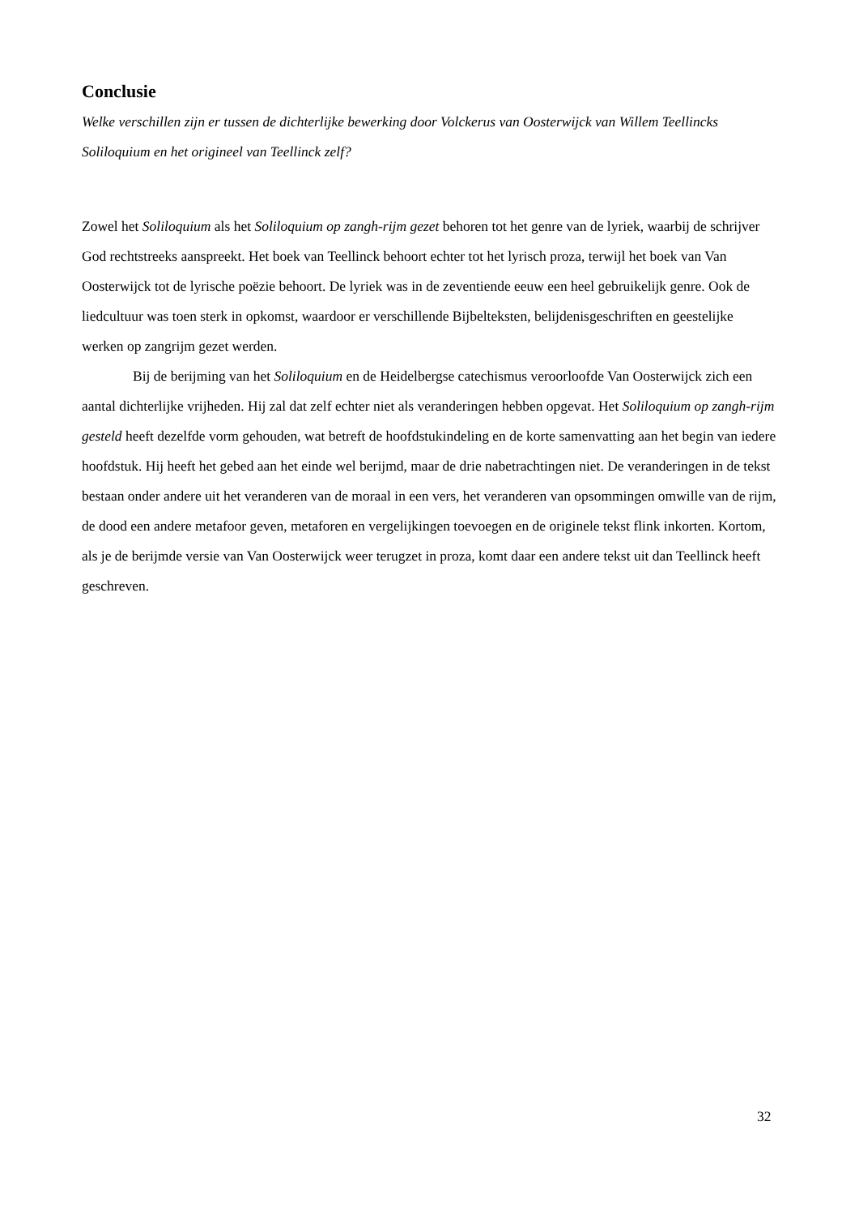Conclusie
Welke verschillen zijn er tussen de dichterlijke bewerking door Volckerus van Oosterwijck van Willem Teellincks Soliloquium en het origineel van Teellinck zelf?
Zowel het Soliloquium als het Soliloquium op zangh-rijm gezet behoren tot het genre van de lyriek, waarbij de schrijver God rechtstreeks aanspreekt. Het boek van Teellinck behoort echter tot het lyrisch proza, terwijl het boek van Van Oosterwijck tot de lyrische poëzie behoort. De lyriek was in de zeventiende eeuw een heel gebruikelijk genre. Ook de liedcultuur was toen sterk in opkomst, waardoor er verschillende Bijbelteksten, belijdenisgeschriften en geestelijke werken op zangrijm gezet werden.
Bij de berijming van het Soliloquium en de Heidelbergse catechismus veroorloofde Van Oosterwijck zich een aantal dichterlijke vrijheden. Hij zal dat zelf echter niet als veranderingen hebben opgevat. Het Soliloquium op zangh-rijm gesteld heeft dezelfde vorm gehouden, wat betreft de hoofdstukindeling en de korte samenvatting aan het begin van iedere hoofdstuk. Hij heeft het gebed aan het einde wel berijmd, maar de drie nabetrachtingen niet. De veranderingen in de tekst bestaan onder andere uit het veranderen van de moraal in een vers, het veranderen van opsommingen omwille van de rijm, de dood een andere metafoor geven, metaforen en vergelijkingen toevoegen en de originele tekst flink inkorten. Kortom, als je de berijmde versie van Van Oosterwijck weer terugzet in proza, komt daar een andere tekst uit dan Teellinck heeft geschreven.
32